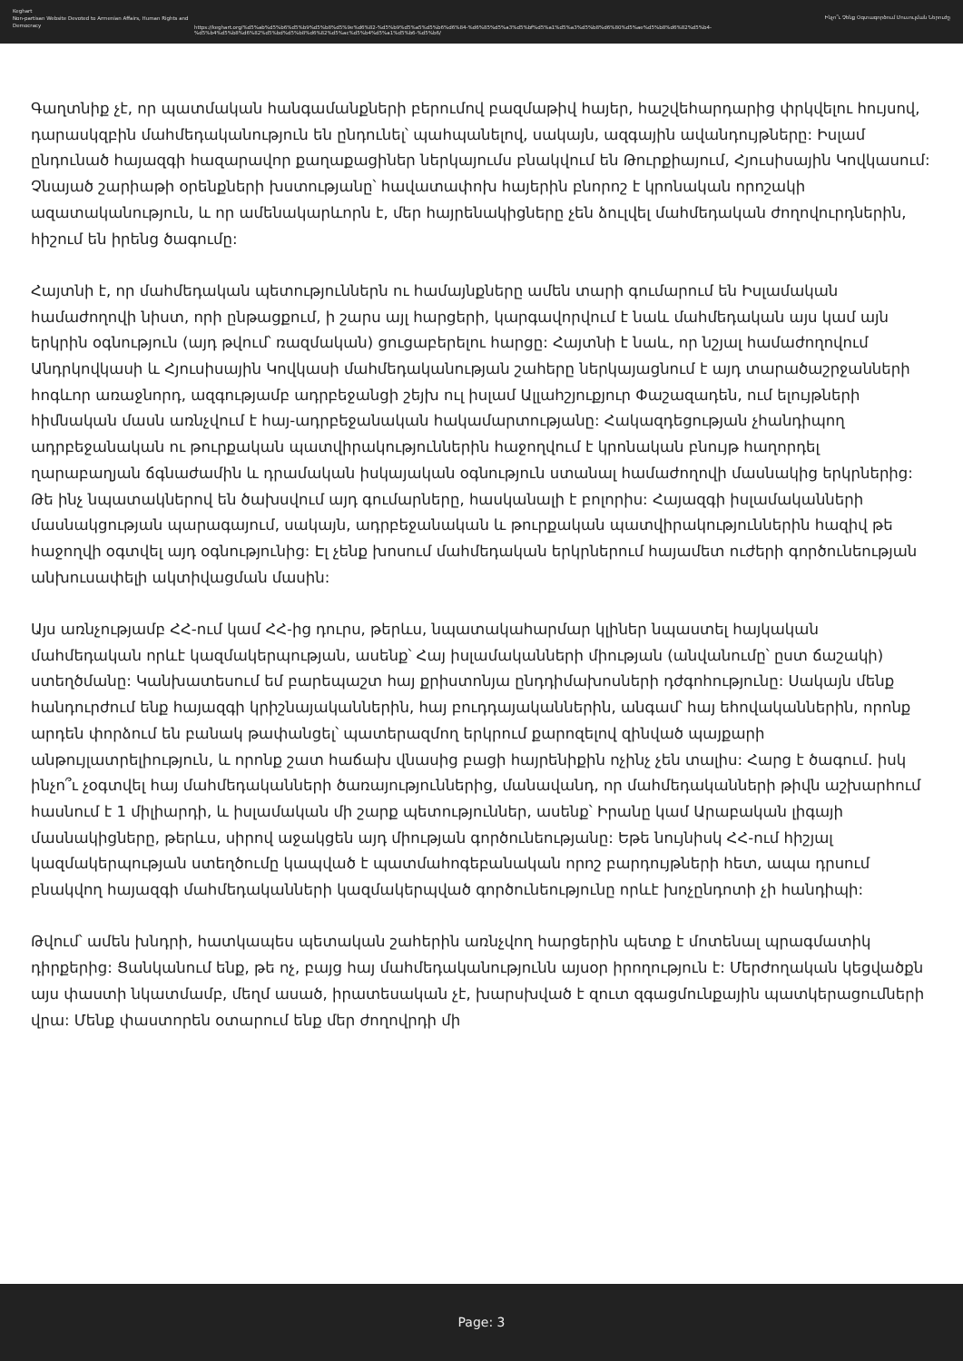Keghart
Non-partisan Website Devoted to Armenian Affairs, Human Rights and Democracy
https://keghart.org/%d5%ab%d5%b6%d5%b9%d5%b8%d5%9e%d6%82-%d5%b9%d5%a5%d5%b6%d6%84-%d6%85%d5%a3%d5%bf%d5%a1%d5%a3%d5%b8%d6%80%d5%ae%d5%b8%d6%82%d5%b4-%d5%b4%d5%b8%d6%82%d5%bd%d5%b8%d6%82%d5%ac%d5%b4%d5%a1%d5%b6-%d5%b6/
Ինչո՞ւ Չենք Օգտագործում Մուսուլման Ներուժը
Գաղտնիք չէ, որ պատմական հանգամանքների բերումով բազմաթիվ հայեր, հաշվեհարդարից փրկվելու հույսով, դարասկզբին մահմեդականություն են ընդունել՝ պահպանելով, սակայն, ազգային ավանդույթները: Իսլամ ընդունած հայազգի հազարավոր քաղաքացիներ ներկայումս բնակվում են Թուրքիայում, Հյուսիսային Կովկասում: Չնայած շարիաթի օրենքների խստությանը՝ հավատափոխ հայերին բնորոշ է կրոնական որոշակի ազատականություն, և որ ամենակարևորն է, մեր հայրենակիցները չեն ձուլվել մահմեդական ժողովուրդներին, հիշում են իրենց ծագումը:
Հայտնի է, որ մահմեդական պետություններն ու համայնքները ամեն տարի գումարում են Իսլամական համաժողովի նիստ, որի ընթացքում, ի շարս այլ հարցերի, կարգավորվում է նաև մահմեդական այս կամ այն երկրին օգնություն (այդ թվում՝ ռազմական) ցուցաբերելու հարցը: Հայտնի է նաև, որ նշյալ համաժողովում Անդրկովկասի և Հյուսիսային Կովկասի մահմեդականության շահերը ներկայացնում է այդ տարածաշրջանների հոգևոր առաջնորդ, ազգությամբ ադրբեջանցի շեյխ ուլ իսլամ Ալլահշյուքյուր Փաշազադեն, ում ելույթների հիմնական մասն առնչվում է հայ-ադրբեջանական հակամարտությանը: Հակազդեցության չհանդիպող ադրբեջանական ու թուրքական պատվիրակություններին հաջողվում է կրոնական բնույթ հաղորդել ղարաբաղյան ճգնաժամին և դրամական իսկայական օգնություն ստանալ համաժողովի մասնակից երկրներից: Թե ինչ նպատակներով են ծախսվում այդ գումարները, հասկանալի է բոլորիս: Հայազգի իսլամականների մասնակցության պարագայում, սակայն, ադրբեջանական և թուրքական պատվիրակություններին հազիվ թե հաջողվի օգտվել այդ օգնությունից: Էլ չենք խոսում մահմեդական երկրներում հայամետ ուժերի գործունեության անխուսափելի ակտիվացման մասին:
Այս առնչությամբ ՀՀ-ում կամ ՀՀ-ից դուրս, թերևս, նպատակահարմար կլիներ նպաստել հայկական մահմեդական որևէ կազմակերպության, ասենք՝ Հայ իսլամականների միության (անվանումը՝ ըստ ճաշակի) ստեղծմանը: Կանխատեսում եմ բարեպաշտ հայ քրիստոնյա ընդդիմախոսների դժգոհությունը: Սակայն մենք հանդուրժում ենք հայազգի կրիշնայականներին, հայ բուդդայականներին, անգամ՝ հայ եհովականներին, որոնք արդեն փորձում են բանակ թափանցել՝ պատերազմող երկրում քարոզելով զինված պայքարի անթույլատրելիություն, և որոնք շատ հաճախ վնասից բացի հայրենիքին ոչինչ չեն տալիս: Հարց է ծագում. իսկ ինչո՞ւ չօգտվել հայ մահմեդականների ծառայություններից, մանավանդ, որ մահմեդականների թիվն աշխարհում հասնում է 1 միլիարդի, և իսլամական մի շարք պետություններ, ասենք՝ Իրանը կամ Արաբական լիգայի մասնակիցները, թերևս, սիրով աջակցեն այդ միության գործունեությանը: Եթե նույնիսկ ՀՀ-ում հիշյալ կազմակերպության ստեղծումը կապված է պատմահոգեբանական որոշ բարդույթների հետ, ապա դրսում բնակվող հայազգի մահմեդականների կազմակերպված գործունեությունը որևէ խոչընդոտի չի հանդիպի:
Թվում՝ ամեն խնդրի, հատկապես պետական շահերին առնչվող հարցերին պետք է մոտենալ պրագմատիկ դիրքերից: Ցանկանում ենք, թե ոչ, բայց հայ մահմեդականությունն այսօր իրողություն է: Մերժողական կեցվածքն այս փաստի նկատմամբ, մեղմ ասած, իրատեսական չէ, խարսխված է զուտ զգացմունքային պատկերացումների վրա: Մենք փաստորեն օտարում ենք մեր ժողովրդի մի
Page: 3